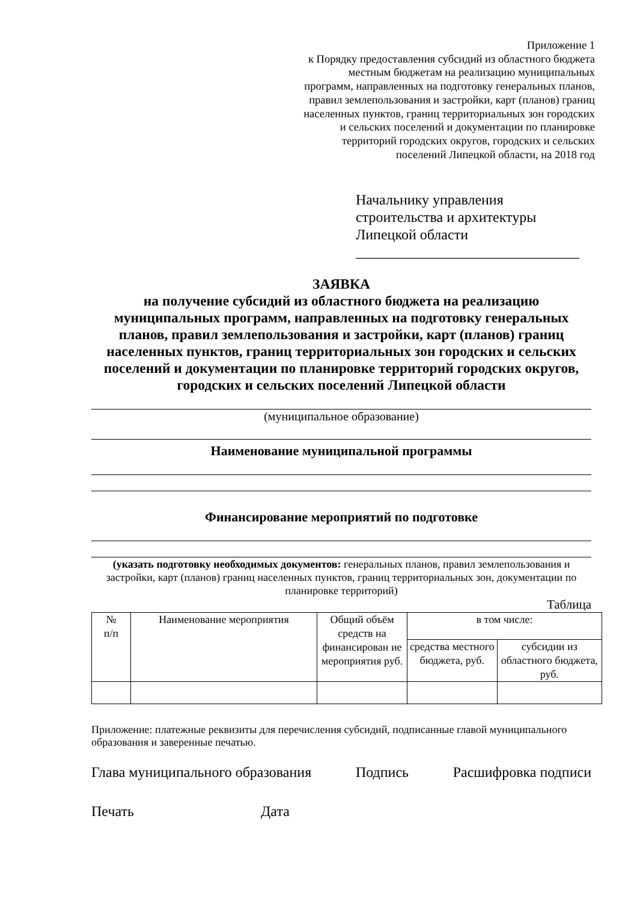Приложение 1
к Порядку предоставления субсидий из областного бюджета местным бюджетам на реализацию муниципальных программ, направленных на подготовку генеральных планов, правил землепользования и застройки, карт (планов) границ населенных пунктов, границ территориальных зон городских и сельских поселений и документации по планировке территорий городских округов, городских и сельских поселений Липецкой области, на 2018 год
Начальнику управления
строительства и архитектуры
Липецкой области
_______________________________
ЗАЯВКА
на получение субсидий из областного бюджета на реализацию муниципальных программ, направленных на подготовку генеральных планов, правил землепользования и застройки, карт (планов) границ населенных пунктов, границ территориальных зон городских и сельских поселений и документации по планировке территорий городских округов, городских и сельских поселений Липецкой области
(муниципальное образование)
Наименование муниципальной программы
Финансирование мероприятий по подготовке
(указать подготовку необходимых документов: генеральных планов, правил землепользования и застройки, карт (планов) границ населенных пунктов, границ территориальных зон, документации по планировке территорий)
Таблица
| № п/п | Наименование мероприятия | Общий объём средств на финансирован ие мероприятия руб. | в том числе: | |
| --- | --- | --- | --- | --- |
| | | | средства местного бюджета, руб. | субсидии из областного бюджета, руб. |
Приложение: платежные реквизиты для перечисления субсидий, подписанные главой муниципального образования и заверенные печатью.
Глава муниципального образования Подпись Расшифровка подписи
Печать Дата